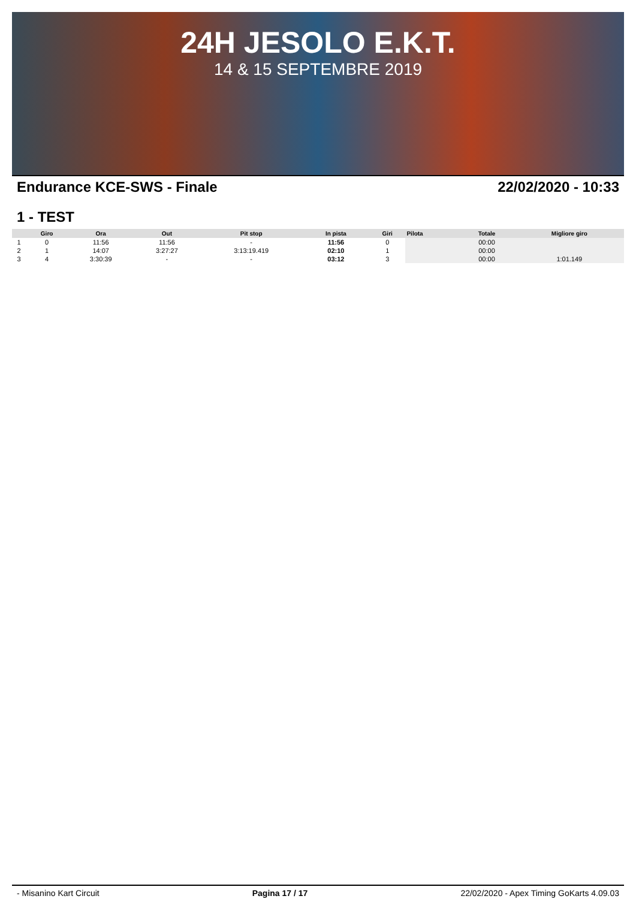24H JESOLO E.K.T.
14 & 15 SEPTEMBRE 2019
Endurance KCE-SWS - Finale 22/02/2020 - 10:33
1 - TEST
| | Giro | Ora | Out | Pit stop | In pista | Giri | Pilota | Totale | Migliore giro |
| --- | --- | --- | --- | --- | --- | --- | --- | --- | --- |
| 1 | 0 | 11:56 | 11:56 | - | 11:56 | 0 | | 00:00 | |
| 2 | 1 | 14:07 | 3:27:27 | 3:13:19.419 | 02:10 | 1 | | 00:00 | |
| 3 | 4 | 3:30:39 | - | - | 03:12 | 3 | | 00:00 | 1:01.149 |
- Misanino Kart Circuit Pagina 17 / 17 22/02/2020 - Apex Timing GoKarts 4.09.03